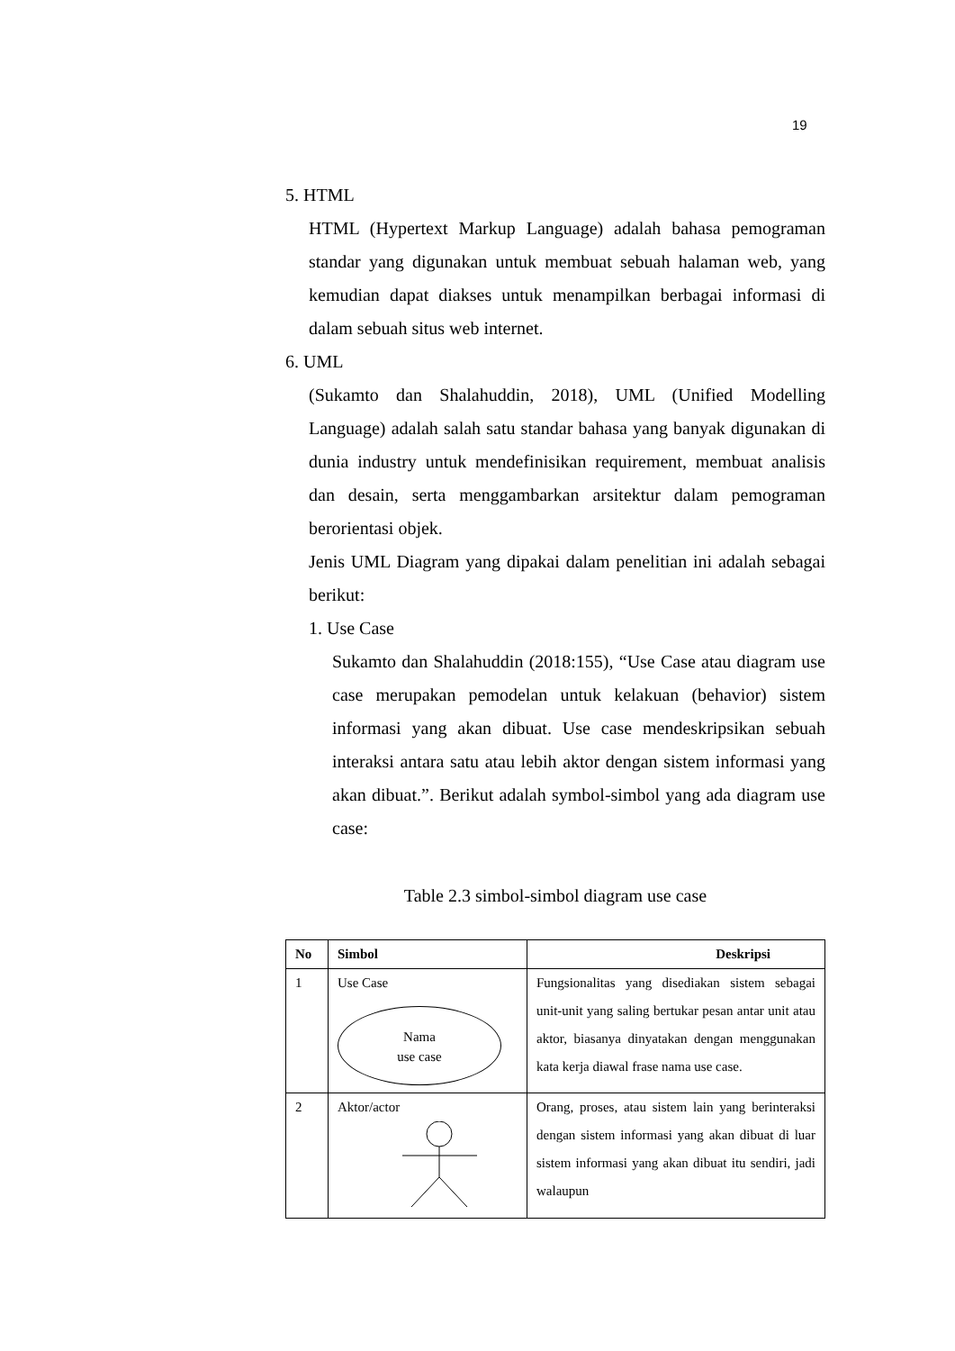19
5. HTML
HTML (Hypertext Markup Language) adalah bahasa pemograman standar yang digunakan untuk membuat sebuah halaman web, yang kemudian dapat diakses untuk menampilkan berbagai informasi di dalam sebuah situs web internet.
6. UML
(Sukamto dan Shalahuddin, 2018), UML (Unified Modelling Language) adalah salah satu standar bahasa yang banyak digunakan di dunia industry untuk mendefinisikan requirement, membuat analisis dan desain, serta menggambarkan arsitektur dalam pemograman berorientasi objek.
Jenis UML Diagram yang dipakai dalam penelitian ini adalah sebagai berikut:
1. Use Case
Sukamto dan Shalahuddin (2018:155), “Use Case atau diagram use case merupakan pemodelan untuk kelakuan (behavior) sistem informasi yang akan dibuat. Use case mendeskripsikan sebuah interaksi antara satu atau lebih aktor dengan sistem informasi yang akan dibuat.”. Berikut adalah symbol-simbol yang ada diagram use case:
Table 2.3 simbol-simbol diagram use case
| No | Simbol | Deskripsi |
| --- | --- | --- |
| 1 | Use Case Nama use case | Fungsionalitas yang disediakan sistem sebagai unit-unit yang saling bertukar pesan antar unit atau aktor, biasanya dinyatakan dengan menggunakan kata kerja diawal frase nama use case. |
| 2 | Aktor/actor | Orang, proses, atau sistem lain yang berinteraksi dengan sistem informasi yang akan dibuat di luar sistem informasi yang akan dibuat itu sendiri, jadi walaupun |